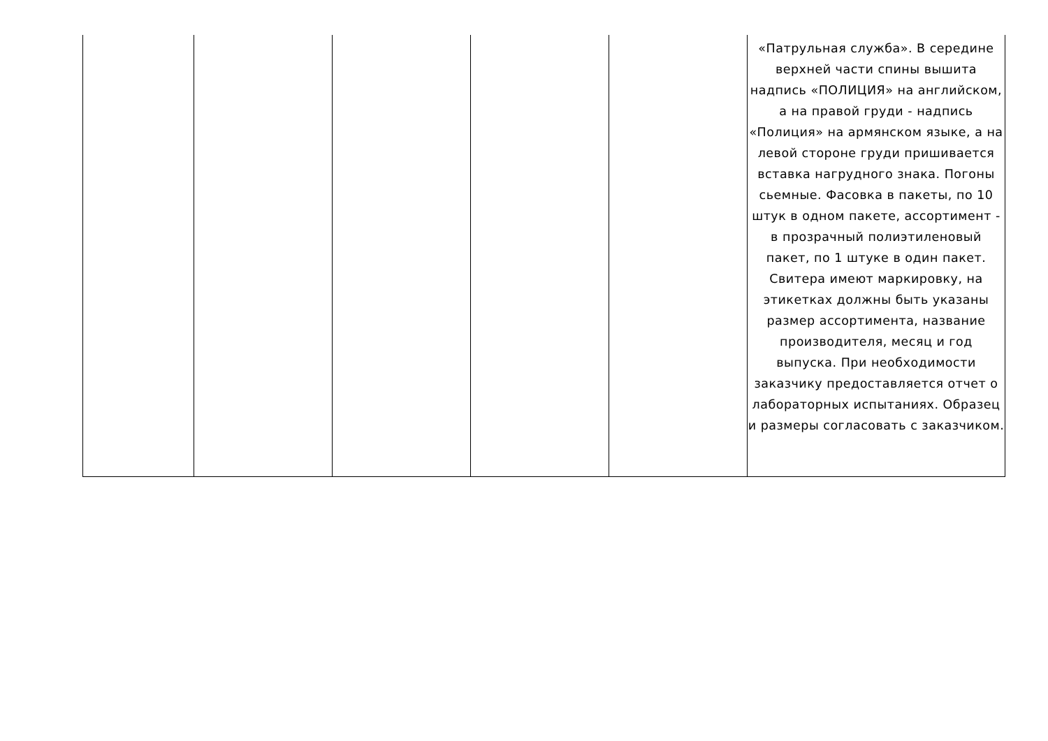| | | | | | «Патрульная служба». В середине верхней части спины вышита надпись «ПОЛИЦИЯ» на английском, а на правой груди - надпись «Полиция» на армянском языке, а на левой стороне груди пришивается вставка нагрудного знака. Погоны сьемные. Фасовка в пакеты, по 10 штук в одном пакете, ассортимент - в прозрачный полиэтиленовый пакет, по 1 штуке в один пакет. Свитера имеют маркировку, на этикетках должны быть указаны размер ассортимента, название производителя, месяц и год выпуска. При необходимости заказчику предоставляется отчет о лабораторных испытаниях. Образец и размеры согласовать с заказчиком. |